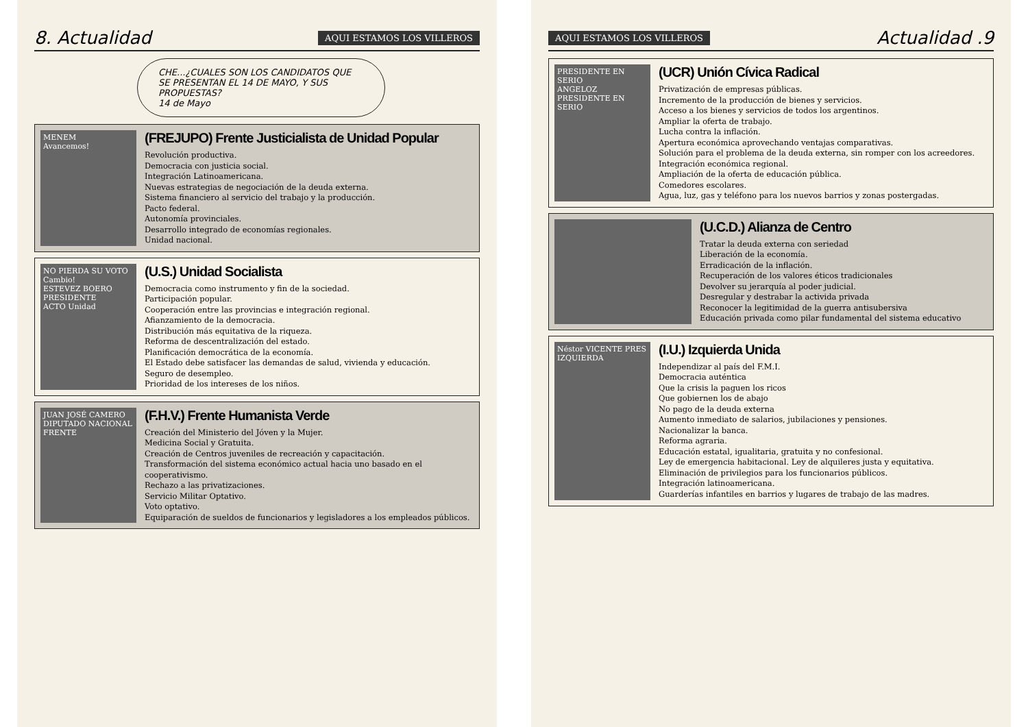8. Actualidad AQUI ESTAMOS LOS VILLEROS
CHE...¿CUALES SON LOS CANDIDATOS QUE SE PRESENTAN EL 14 DE MAYO, Y SUS PROPUESTAS?
14 de Mayo
MENEM
Avancemos!
(FREJUPO) Frente Justicialista de Unidad Popular
Revolución productiva.
Democracia con justicia social.
Integración Latinoamericana.
Nuevas estrategias de negociación de la deuda externa.
Sistema financiero al servicio del trabajo y la producción.
Pacto federal.
Autonomía provinciales.
Desarrollo integrado de economías regionales.
Unidad nacional.
NO PIERDA SU VOTO Cambio!
ESTEVEZ BOERO
PRESIDENTE
ACTO Unidad
(U.S.) Unidad Socialista
Democracia como instrumento y fin de la sociedad.
Participación popular.
Cooperación entre las provincias e integración regional.
Afianzamiento de la democracia.
Distribución más equitativa de la riqueza.
Reforma de descentralización del estado.
Planificación democrática de la economía.
El Estado debe satisfacer las demandas de salud, vivienda y educación.
Seguro de desempleo.
Prioridad de los intereses de los niños.
JUAN JOSÉ CAMERO
DIPUTADO NACIONAL
FRENTE
(F.H.V.) Frente Humanista Verde
Creación del Ministerio del Jóven y la Mujer.
Medicina Social y Gratuita.
Creación de Centros juveniles de recreación y capacitación.
Transformación del sistema económico actual hacia uno basado en el cooperativismo.
Rechazo a las privatizaciones.
Servicio Militar Optativo.
Voto optativo.
Equiparación de sueldos de funcionarios y legisladores a los empleados públicos.
AQUI ESTAMOS LOS VILLEROS Actualidad .9
PRESIDENTE EN SERIO
ANGELOZ
PRESIDENTE EN SERIO
(UCR) Unión Cívica Radical
Privatización de empresas públicas.
Incremento de la producción de bienes y servicios.
Acceso a los bienes y servicios de todos los argentinos.
Ampliar la oferta de trabajo.
Lucha contra la inflación.
Apertura económica aprovechando ventajas comparativas.
Solución para el problema de la deuda externa, sin romper con los acreedores.
Integración económica regional.
Ampliación de la oferta de educación pública.
Comedores escolares.
Agua, luz, gas y teléfono para los nuevos barrios y zonas postergadas.
(U.C.D.) Alianza de Centro
Tratar la deuda externa con seriedad
Liberación de la economía.
Erradicación de la inflación.
Recuperación de los valores éticos tradicionales
Devolver su jerarquía al poder judicial.
Desregular y destrabar la activida privada
Reconocer la legitimidad de la guerra antisubersiva
Educación privada como pilar fundamental del sistema educativo
Néstor VICENTE PRES
IZQUIERDA
(I.U.) Izquierda Unida
Independizar al país del F.M.I.
Democracia auténtica
Que la crisis la paguen los ricos
Que gobiernen los de abajo
No pago de la deuda externa
Aumento inmediato de salarios, jubilaciones y pensiones.
Nacionalizar la banca.
Reforma agraria.
Educación estatal, igualitaria, gratuita y no confesional.
Ley de emergencia habitacional. Ley de alquileres justa y equitativa.
Eliminación de privilegios para los funcionarios públicos.
Integración latinoamericana.
Guarderías infantiles en barrios y lugares de trabajo de las madres.